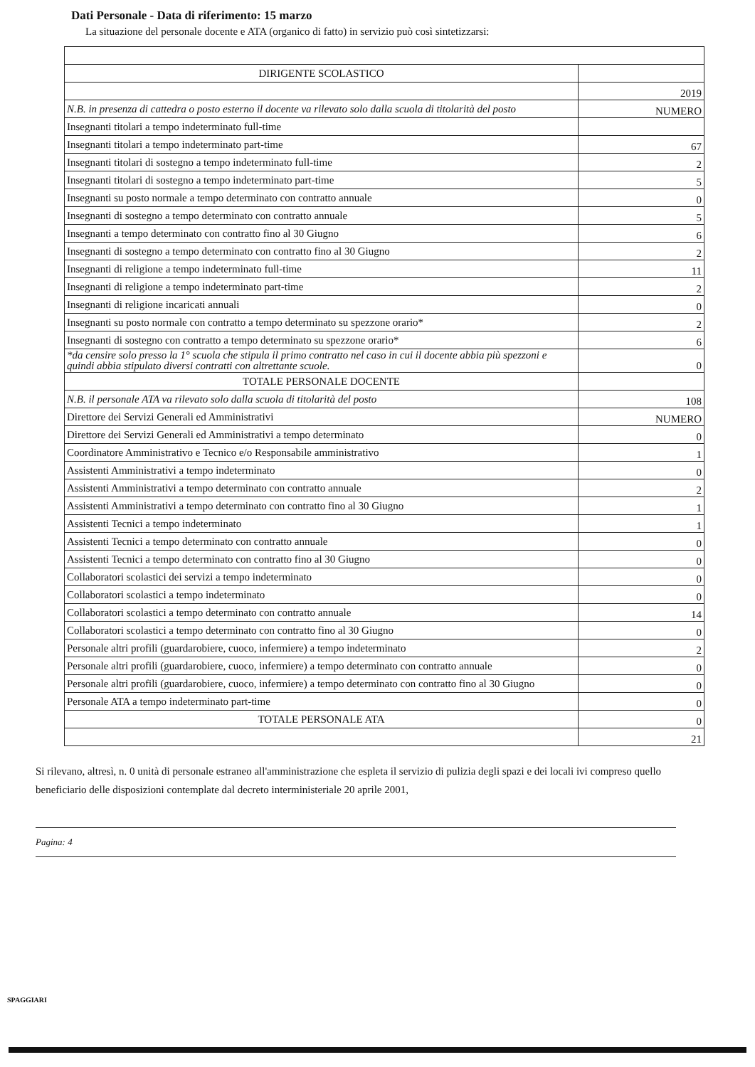Dati Personale - Data di riferimento: 15 marzo
La situazione del personale docente e ATA (organico di fatto) in servizio può così sintetizzarsi:
| DIRIGENTE SCOLASTICO | |
| | 2019 |
| N.B. in presenza di cattedra o posto esterno il docente va rilevato solo dalla scuola di titolarità del posto | NUMERO |
| Insegnanti titolari a tempo indeterminato full-time | |
| Insegnanti titolari a tempo indeterminato part-time | 67 |
| Insegnanti titolari di sostegno a tempo indeterminato full-time | 2 |
| Insegnanti titolari di sostegno a tempo indeterminato part-time | 5 |
| Insegnanti su posto normale a tempo determinato con contratto annuale | 0 |
| Insegnanti di sostegno a tempo determinato con contratto annuale | 5 |
| Insegnanti a tempo determinato con contratto fino al 30 Giugno | 6 |
| Insegnanti di sostegno a tempo determinato con contratto fino al 30 Giugno | 2 |
| Insegnanti di religione a tempo indeterminato full-time | 11 |
| Insegnanti di religione a tempo indeterminato part-time | 2 |
| Insegnanti di religione incaricati annuali | 0 |
| Insegnanti su posto normale con contratto a tempo determinato su spezzone orario* | 2 |
| Insegnanti di sostegno con contratto a tempo determinato su spezzone orario* | 6 |
| *da censire solo presso la 1° scuola che stipula il primo contratto nel caso in cui il docente abbia più spezzoni e quindi abbia stipulato diversi contratti con altrettante scuole. | 0 |
| TOTALE PERSONALE DOCENTE | |
| N.B. il personale ATA va rilevato solo dalla scuola di titolarità del posto | 108 |
| Direttore dei Servizi Generali ed Amministrativi | NUMERO |
| Direttore dei Servizi Generali ed Amministrativi a tempo determinato | 0 |
| Coordinatore Amministrativo e Tecnico e/o Responsabile amministrativo | 1 |
| Assistenti Amministrativi a tempo indeterminato | 0 |
| Assistenti Amministrativi a tempo determinato con contratto annuale | 2 |
| Assistenti Amministrativi a tempo determinato con contratto fino al 30 Giugno | 1 |
| Assistenti Tecnici a tempo indeterminato | 1 |
| Assistenti Tecnici a tempo determinato con contratto annuale | 0 |
| Assistenti Tecnici a tempo determinato con contratto fino al 30 Giugno | 0 |
| Collaboratori scolastici dei servizi a tempo indeterminato | 0 |
| Collaboratori scolastici a tempo indeterminato | 0 |
| Collaboratori scolastici a tempo determinato con contratto annuale | 14 |
| Collaboratori scolastici a tempo determinato con contratto fino al 30 Giugno | 0 |
| Personale altri profili (guardarobiere, cuoco, infermiere) a tempo indeterminato | 2 |
| Personale altri profili (guardarobiere, cuoco, infermiere) a tempo determinato con contratto annuale | 0 |
| Personale altri profili (guardarobiere, cuoco, infermiere) a tempo determinato con contratto fino al 30 Giugno | 0 |
| Personale ATA a tempo indeterminato part-time | 0 |
| TOTALE PERSONALE ATA | 0 |
| | 21 |
Si rilevano, altresì, n. 0 unità di personale estraneo all'amministrazione che espleta il servizio di pulizia degli spazi e dei locali ivi compreso quello beneficiario delle disposizioni contemplate dal decreto interministeriale 20 aprile 2001,
Pagina: 4
SPAGGIARI